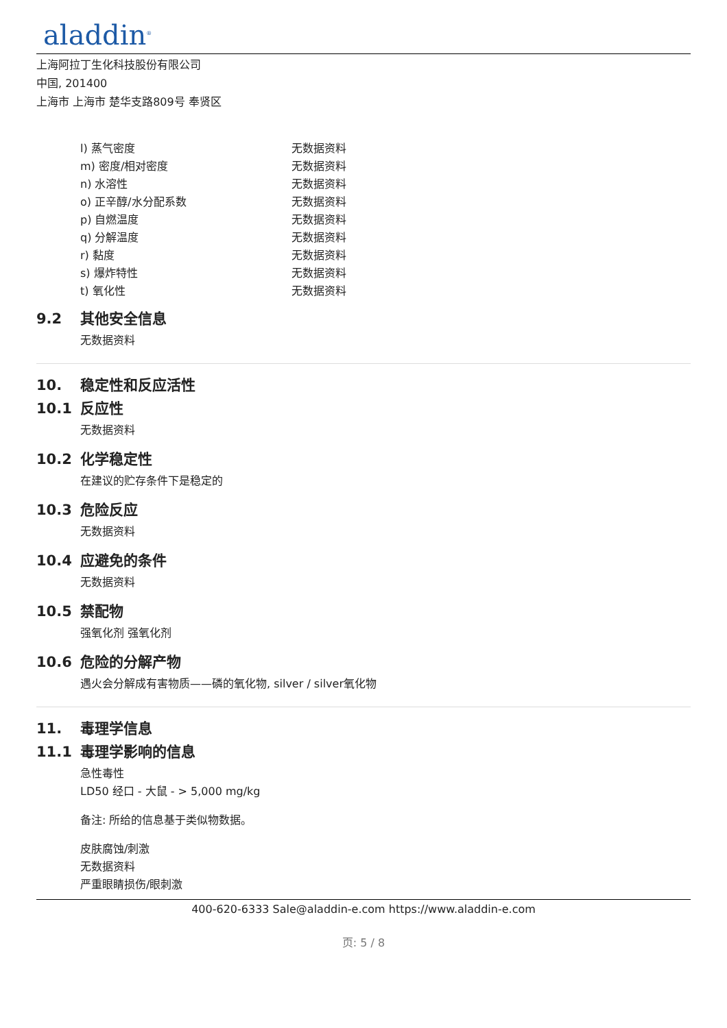aladdin<sup>®</sup>
上海阿拉丁生化科技股份有限公司
中国, 201400
上海市 上海市 楚华支路809号 奉贤区
| l) 蒸气密度 | 无数据资料 |
| m) 密度/相对密度 | 无数据资料 |
| n) 水溶性 | 无数据资料 |
| o) 正辛醇/水分配系数 | 无数据资料 |
| p) 自燃温度 | 无数据资料 |
| q) 分解温度 | 无数据资料 |
| r) 黏度 | 无数据资料 |
| s) 爆炸特性 | 无数据资料 |
| t) 氧化性 | 无数据资料 |
9.2 其他安全信息
无数据资料
10. 稳定性和反应活性
10.1 反应性
无数据资料
10.2 化学稳定性
在建议的贮存条件下是稳定的
10.3 危险反应
无数据资料
10.4 应避免的条件
无数据资料
10.5 禁配物
强氧化剂 强氧化剂
10.6 危险的分解产物
遇火会分解成有害物质——磷的氧化物, silver / silver氧化物
11. 毒理学信息
11.1 毒理学影响的信息
急性毒性
LD50 经口 - 大鼠 - > 5,000 mg/kg
备注: 所给的信息基于类似物数据。
皮肤腐蚀/刺激
无数据资料
严重眼睛损伤/眼刺激
400-620-6333 Sale@aladdin-e.com https://www.aladdin-e.com
页: 5 / 8